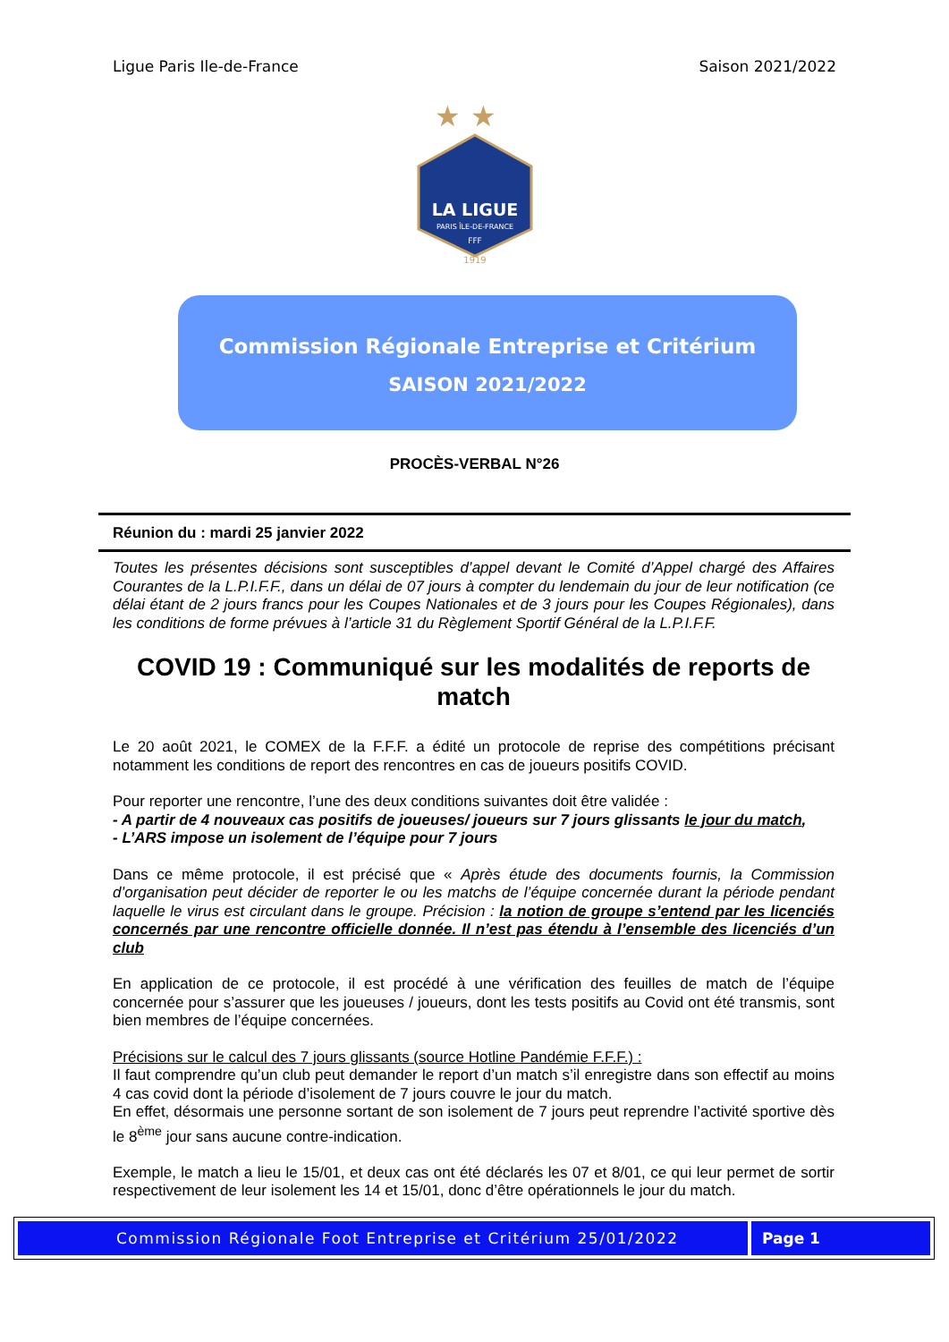Ligue Paris Ile-de-France Saison 2021/2022
★
★
LA LIGUE
PARIS ÎLE-DE-FRANCE
FFF
1919
Commission Régionale Entreprise et Critérium
SAISON 2021/2022
PROCÈS-VERBAL N°26
Réunion du : mardi 25 janvier 2022
Toutes les présentes décisions sont susceptibles d’appel devant le Comité d’Appel chargé des Affaires Courantes de la L.P.I.F.F., dans un délai de 07 jours à compter du lendemain du jour de leur notification (ce délai étant de 2 jours francs pour les Coupes Nationales et de 3 jours pour les Coupes Régionales), dans les conditions de forme prévues à l’article 31 du Règlement Sportif Général de la L.P.I.F.F.
COVID 19 : Communiqué sur les modalités de reports de match
Le 20 août 2021, le COMEX de la F.F.F. a édité un protocole de reprise des compétitions précisant notamment les conditions de report des rencontres en cas de joueurs positifs COVID.
Pour reporter une rencontre, l’une des deux conditions suivantes doit être validée :
- A partir de 4 nouveaux cas positifs de joueuses/ joueurs sur 7 jours glissants le jour du match,
- L’ARS impose un isolement de l’équipe pour 7 jours
Dans ce même protocole, il est précisé que « Après étude des documents fournis, la Commission d’organisation peut décider de reporter le ou les matchs de l’équipe concernée durant la période pendant laquelle le virus est circulant dans le groupe. Précision : la notion de groupe s’entend par les licenciés concernés par une rencontre officielle donnée. Il n’est pas étendu à l’ensemble des licenciés d’un club
En application de ce protocole, il est procédé à une vérification des feuilles de match de l’équipe concernée pour s’assurer que les joueuses / joueurs, dont les tests positifs au Covid ont été transmis, sont bien membres de l’équipe concernées.
Précisions sur le calcul des 7 jours glissants (source Hotline Pandémie F.F.F.) :
Il faut comprendre qu’un club peut demander le report d’un match s’il enregistre dans son effectif au moins 4 cas covid dont la période d’isolement de 7 jours couvre le jour du match.
En effet, désormais une personne sortant de son isolement de 7 jours peut reprendre l’activité sportive dès le 8<sup>ème</sup> jour sans aucune contre-indication.
Exemple, le match a lieu le 15/01, et deux cas ont été déclarés les 07 et 8/01, ce qui leur permet de sortir respectivement de leur isolement les 14 et 15/01, donc d’être opérationnels le jour du match.
Commission Régionale Foot Entreprise et Critérium 25/01/2022
Page 1